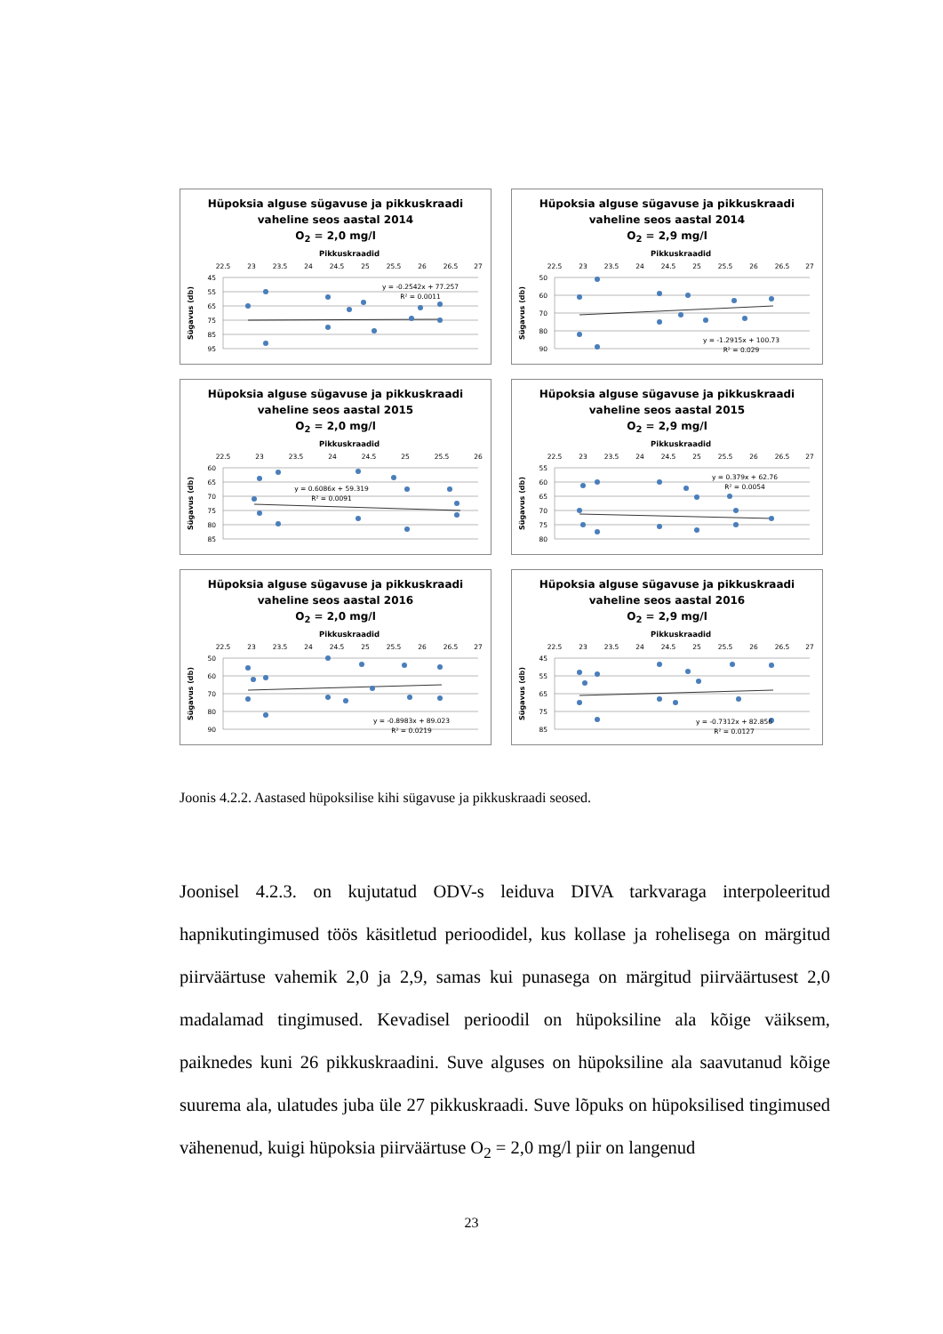Hüpoksia alguse sügavuse ja pikkuskraadi
vaheline seos aastal 2014
O<sub>2</sub> = 2,0 mg/l
Pikkuskraadid
22.5
23
23.5
24
24.5
25
25.5
26
26.5
27
45
55
65
75
85
95
Sügavus (db)
y = -0.2542x + 77.257
R² = 0.0011
Hüpoksia alguse sügavuse ja pikkuskraadi
vaheline seos aastal 2014
O<sub>2</sub> = 2,9 mg/l
Pikkuskraadid
22.5
23
23.5
24
24.5
25
25.5
26
26.5
27
50
60
70
80
90
Sügavus (db)
y = -1.2915x + 100.73
R² = 0.029
Hüpoksia alguse sügavuse ja pikkuskraadi
vaheline seos aastal 2015
O<sub>2</sub> = 2,0 mg/l
Pikkuskraadid
22.5
23
23.5
24
24.5
25
25.5
26
60
65
70
75
80
85
Sügavus (db)
y = 0.6086x + 59.319
R² = 0.0091
Hüpoksia alguse sügavuse ja pikkuskraadi
vaheline seos aastal 2015
O<sub>2</sub> = 2,9 mg/l
Pikkuskraadid
22.5
23
23.5
24
24.5
25
25.5
26
26.5
27
55
60
65
70
75
80
Sügavus (db)
y = 0.379x + 62.76
R² = 0.0054
Hüpoksia alguse sügavuse ja pikkuskraadi
vaheline seos aastal 2016
O<sub>2</sub> = 2,0 mg/l
Pikkuskraadid
22.5
23
23.5
24
24.5
25
25.5
26
26.5
27
50
60
70
80
90
Sügavus (db)
y = -0.8983x + 89.023
R² = 0.0219
Hüpoksia alguse sügavuse ja pikkuskraadi
vaheline seos aastal 2016
O<sub>2</sub> = 2,9 mg/l
Pikkuskraadid
22.5
23
23.5
24
24.5
25
25.5
26
26.5
27
45
55
65
75
85
Sügavus (db)
y = -0.7312x + 82.856
R² = 0.0127
Joonis 4.2.2. Aastased hüpoksilise kihi sügavuse ja pikkuskraadi seosed.
Joonisel 4.2.3. on kujutatud ODV-s leiduva DIVA tarkvaraga interpoleeritud hapnikutingimused töös käsitletud perioodidel, kus kollase ja rohelisega on märgitud piirväärtuse vahemik 2,0 ja 2,9, samas kui punasega on märgitud piirväärtusest 2,0 madalamad tingimused. Kevadisel perioodil on hüpoksiline ala kõige väiksem, paiknedes kuni 26 pikkuskraadini. Suve alguses on hüpoksiline ala saavutanud kõige suurema ala, ulatudes juba üle 27 pikkuskraadi. Suve lõpuks on hüpoksilised tingimused vähenenud, kuigi hüpoksia piirväärtuse O<sub>2</sub> = 2,0 mg/l piir on langenud
23